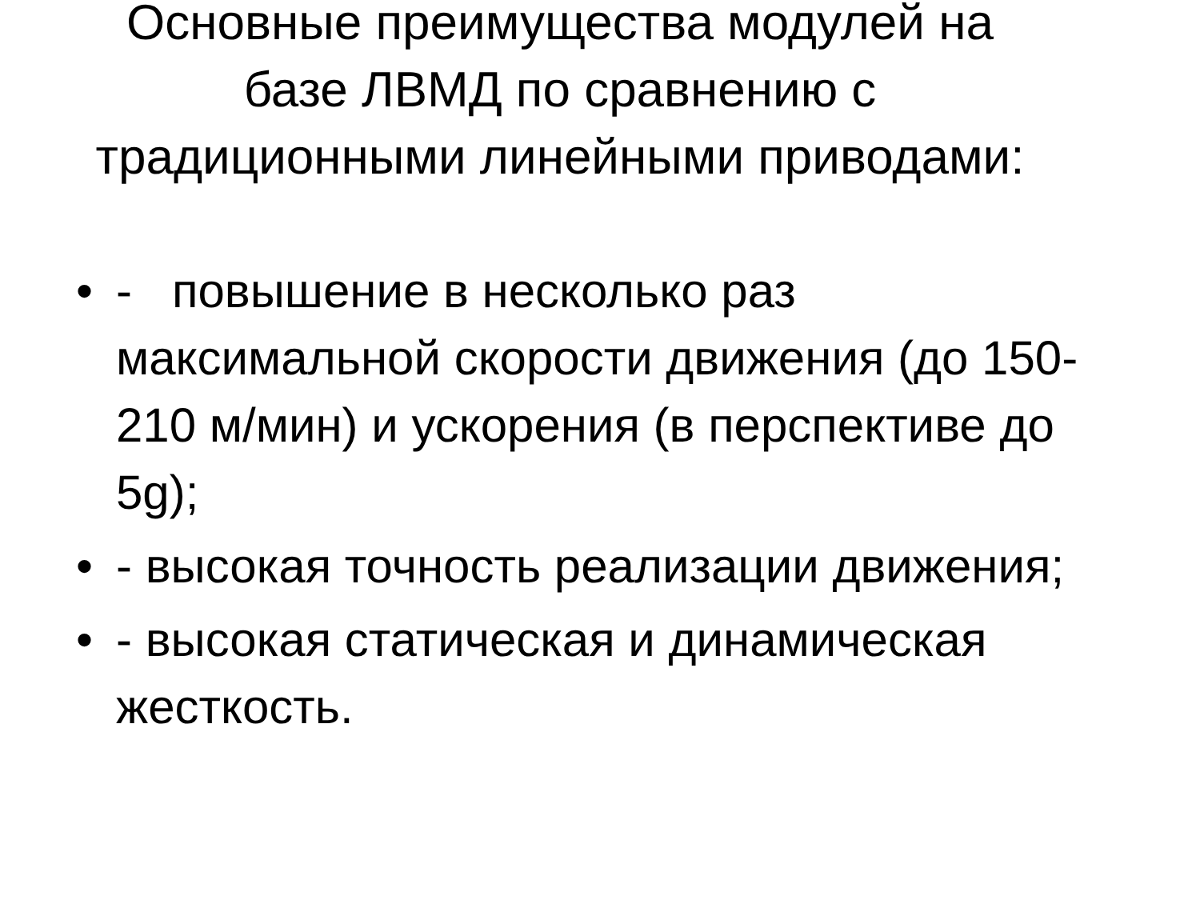Основные преимущества модулей на
базе ЛВМД по сравнению с
традиционными линейными приводами:
• - повышение в несколько раз максимальной скорости движения (до 150-210 м/мин) и ускорения (в перспективе до 5g);
• - высокая точность реализации движения;
• - высокая статическая и динамическая жесткость.